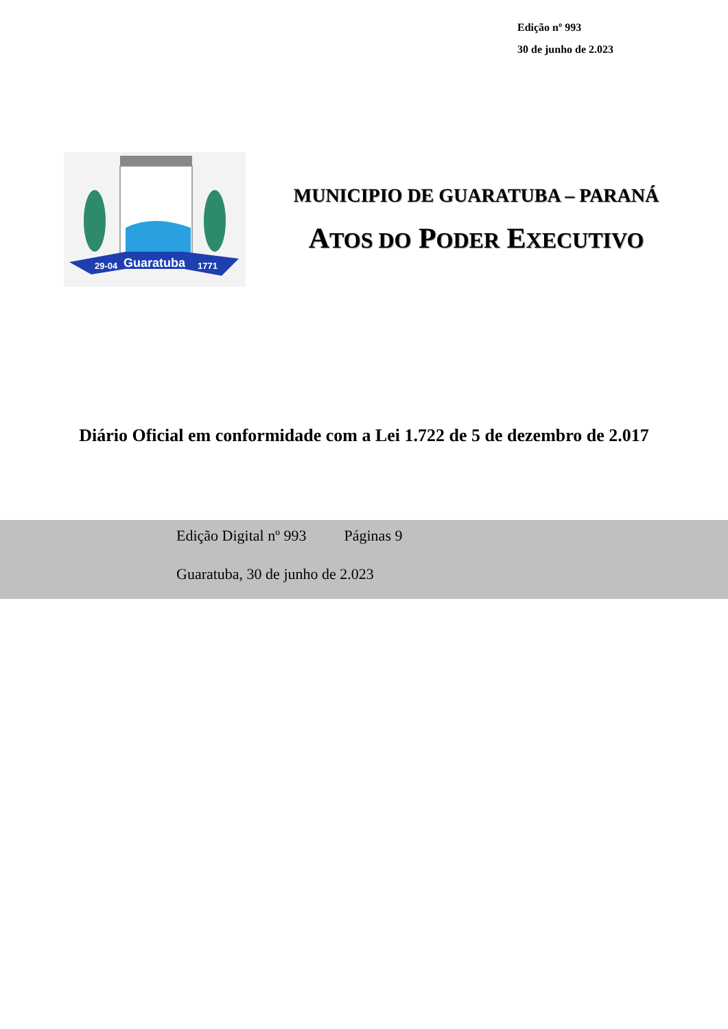Edição nº 993
30 de junho de 2.023
Guaratuba
29-04
1771
MUNICIPIO DE GUARATUBA – PARANÁ
ATOS DO PODER EXECUTIVO
Diário Oficial em conformidade com a Lei 1.722 de 5 de dezembro de 2.017
Edição Digital nº 993 Páginas 9
Guaratuba, 30 de junho de 2.023